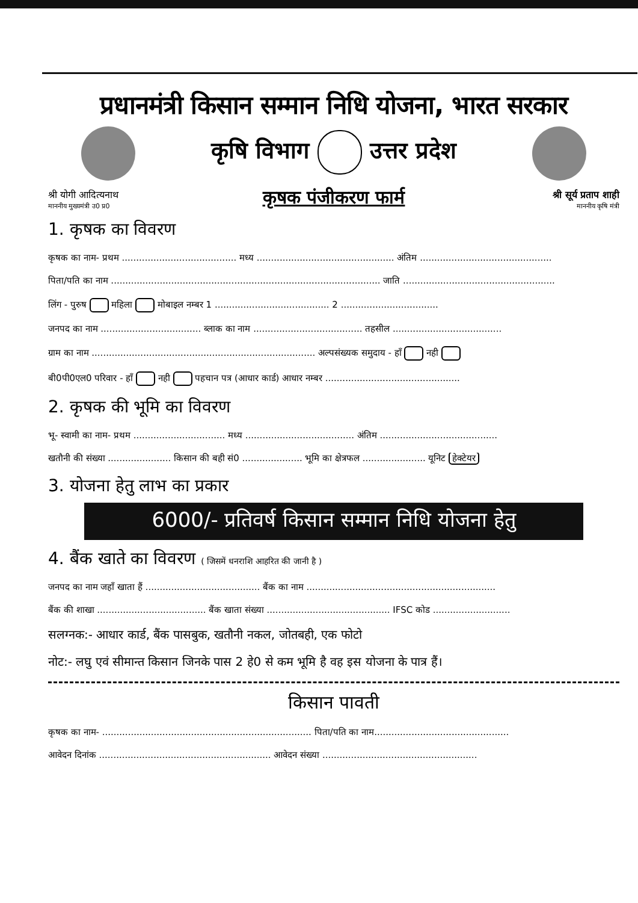प्रधानमंत्री किसान सम्मान निधि योजना, भारत सरकार
श्री योगी आदित्यनाथ
माननीय मुख्यमंत्री उ0 प्र0
कृषि विभाग उत्तर प्रदेश
कृषक पंजीकरण फार्म
श्री सूर्य प्रताप शाही
माननीय कृषि मंत्री
1. कृषक का विवरण
कृषक का नाम- प्रथम ........................................ मध्य ................................................ अंतिम ..............................................
पिता/पति का नाम .............................................................................................. जाति .....................................................
लिंग - पुरुष महिला मोबाइल नम्बर 1 ........................................ 2 ..................................
जनपद का नाम ................................... ब्लाक का नाम ...................................... तहसील ......................................
ग्राम का नाम .............................................................................. अल्पसंख्यक समुदाय - हाँ नही
बी0पी0एल0 परिवार - हाँ नही पहचान पत्र (आधार कार्ड) आधार नम्बर ...............................................
2. कृषक की भूमि का विवरण
भू- स्वामी का नाम- प्रथम ................................ मध्य ...................................... अंतिम .........................................
खतौनी की संख्या ...................... किसान की बही सं0 ..................... भूमि का क्षेत्रफल ...................... यूनिट हेक्टेयर
3. योजना हेतु लाभ का प्रकार
6000/- प्रतिवर्ष किसान सम्मान निधि योजना हेतु
4. बैंक खाते का विवरण ( जिसमें धनराशि आहरित की जानी है )
जनपद का नाम जहाँ खाता हैं ........................................ बैंक का नाम ..................................................................
बैंक की शाखा ...................................... बैंक खाता संख्या ........................................... IFSC कोड ...........................
सलग्नक:- आधार कार्ड, बैंक पासबुक, खतौनी नकल, जोतबही, एक फोटो
नोट:- लघु एवं सीमान्त किसान जिनके पास 2 हे0 से कम भूमि है वह इस योजना के पात्र हैं।
किसान पावती
कृषक का नाम- ......................................................................... पिता/पति का नाम...............................................
आवेदन दिनांक ............................................................ आवेदन संख्या ......................................................